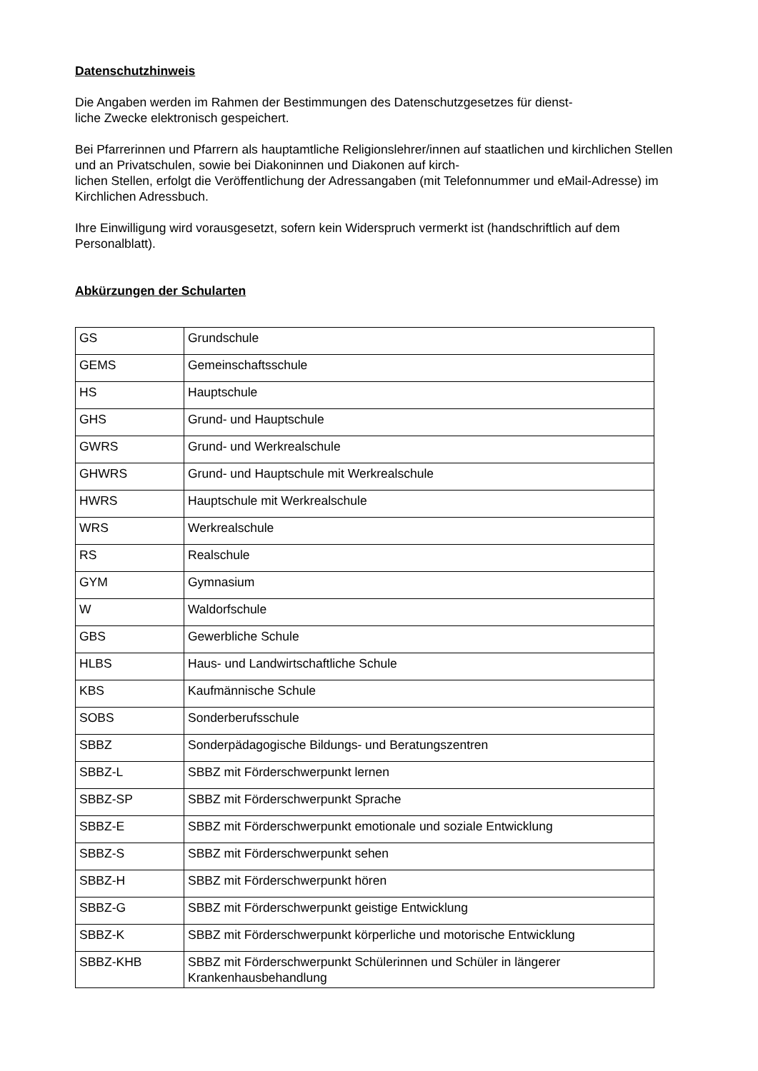Datenschutzhinweis
Die Angaben werden im Rahmen der Bestimmungen des Datenschutzgesetzes für dienst-
liche Zwecke elektronisch gespeichert.
Bei Pfarrerinnen und Pfarrern als hauptamtliche Religionslehrer/innen auf staatlichen und kirchlichen Stellen und an Privatschulen, sowie bei Diakoninnen und Diakonen auf kirch-
lichen Stellen, erfolgt die Veröffentlichung der Adressangaben (mit Telefonnummer und eMail-Adresse) im Kirchlichen Adressbuch.
Ihre Einwilligung wird vorausgesetzt, sofern kein Widerspruch vermerkt ist (handschriftlich auf dem Personalblatt).
Abkürzungen der Schularten
| GS | Grundschule |
| GEMS | Gemeinschaftsschule |
| HS | Hauptschule |
| GHS | Grund- und Hauptschule |
| GWRS | Grund- und Werkrealschule |
| GHWRS | Grund- und Hauptschule mit Werkrealschule |
| HWRS | Hauptschule mit Werkrealschule |
| WRS | Werkrealschule |
| RS | Realschule |
| GYM | Gymnasium |
| W | Waldorfschule |
| GBS | Gewerbliche Schule |
| HLBS | Haus- und Landwirtschaftliche Schule |
| KBS | Kaufmännische Schule |
| SOBS | Sonderberufsschule |
| SBBZ | Sonderpädagogische Bildungs- und Beratungszentren |
| SBBZ-L | SBBZ mit Förderschwerpunkt lernen |
| SBBZ-SP | SBBZ mit Förderschwerpunkt Sprache |
| SBBZ-E | SBBZ mit Förderschwerpunkt emotionale und soziale Entwicklung |
| SBBZ-S | SBBZ mit Förderschwerpunkt sehen |
| SBBZ-H | SBBZ mit Förderschwerpunkt hören |
| SBBZ-G | SBBZ mit Förderschwerpunkt geistige Entwicklung |
| SBBZ-K | SBBZ mit Förderschwerpunkt körperliche und motorische Entwicklung |
| SBBZ-KHB | SBBZ mit Förderschwerpunkt Schülerinnen und Schüler in längerer Krankenhausbehandlung |